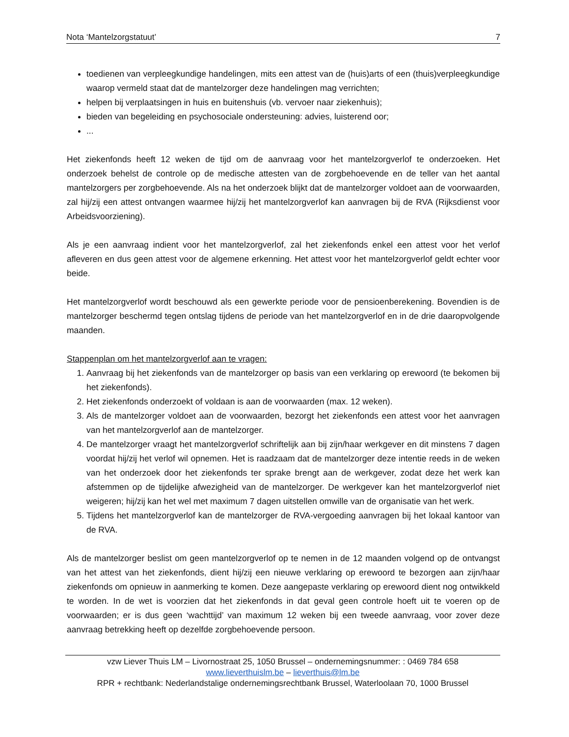Nota ‘Mantelzorgstatuut’ 7
toedienen van verpleegkundige handelingen, mits een attest van de (huis)arts of een (thuis)verpleegkundige waarop vermeld staat dat de mantelzorger deze handelingen mag verrichten;
helpen bij verplaatsingen in huis en buitenshuis (vb. vervoer naar ziekenhuis);
bieden van begeleiding en psychosociale ondersteuning: advies, luisterend oor;
...
Het ziekenfonds heeft 12 weken de tijd om de aanvraag voor het mantelzorgverlof te onderzoeken. Het onderzoek behelst de controle op de medische attesten van de zorgbehoevende en de teller van het aantal mantelzorgers per zorgbehoevende. Als na het onderzoek blijkt dat de mantelzorger voldoet aan de voorwaarden, zal hij/zij een attest ontvangen waarmee hij/zij het mantelzorgverlof kan aanvragen bij de RVA (Rijksdienst voor Arbeidsvoorziening).
Als je een aanvraag indient voor het mantelzorgverlof, zal het ziekenfonds enkel een attest voor het verlof afleveren en dus geen attest voor de algemene erkenning. Het attest voor het mantelzorgverlof geldt echter voor beide.
Het mantelzorgverlof wordt beschouwd als een gewerkte periode voor de pensioenberekening. Bovendien is de mantelzorger beschermd tegen ontslag tijdens de periode van het mantelzorgverlof en in de drie daaropvolgende maanden.
Stappenplan om het mantelzorgverlof aan te vragen:
1. Aanvraag bij het ziekenfonds van de mantelzorger op basis van een verklaring op erewoord (te bekomen bij het ziekenfonds).
2. Het ziekenfonds onderzoekt of voldaan is aan de voorwaarden (max. 12 weken).
3. Als de mantelzorger voldoet aan de voorwaarden, bezorgt het ziekenfonds een attest voor het aanvragen van het mantelzorgverlof aan de mantelzorger.
4. De mantelzorger vraagt het mantelzorgverlof schriftelijk aan bij zijn/haar werkgever en dit minstens 7 dagen voordat hij/zij het verlof wil opnemen. Het is raadzaam dat de mantelzorger deze intentie reeds in de weken van het onderzoek door het ziekenfonds ter sprake brengt aan de werkgever, zodat deze het werk kan afstemmen op de tijdelijke afwezigheid van de mantelzorger. De werkgever kan het mantelzorgverlof niet weigeren; hij/zij kan het wel met maximum 7 dagen uitstellen omwille van de organisatie van het werk.
5. Tijdens het mantelzorgverlof kan de mantelzorger de RVA-vergoeding aanvragen bij het lokaal kantoor van de RVA.
Als de mantelzorger beslist om geen mantelzorgverlof op te nemen in de 12 maanden volgend op de ontvangst van het attest van het ziekenfonds, dient hij/zij een nieuwe verklaring op erewoord te bezorgen aan zijn/haar ziekenfonds om opnieuw in aanmerking te komen. Deze aangepaste verklaring op erewoord dient nog ontwikkeld te worden. In de wet is voorzien dat het ziekenfonds in dat geval geen controle hoeft uit te voeren op de voorwaarden; er is dus geen ‘wachttijd’ van maximum 12 weken bij een tweede aanvraag, voor zover deze aanvraag betrekking heeft op dezelfde zorgbehoevende persoon.
vzw Liever Thuis LM – Livornostraat 25, 1050 Brussel – ondernemingsnummer: : 0469 784 658
www.lieverthuislm.be – lieverthuis@lm.be
RPR + rechtbank: Nederlandstalige ondernemingsrechtbank Brussel, Waterloolaan 70, 1000 Brussel